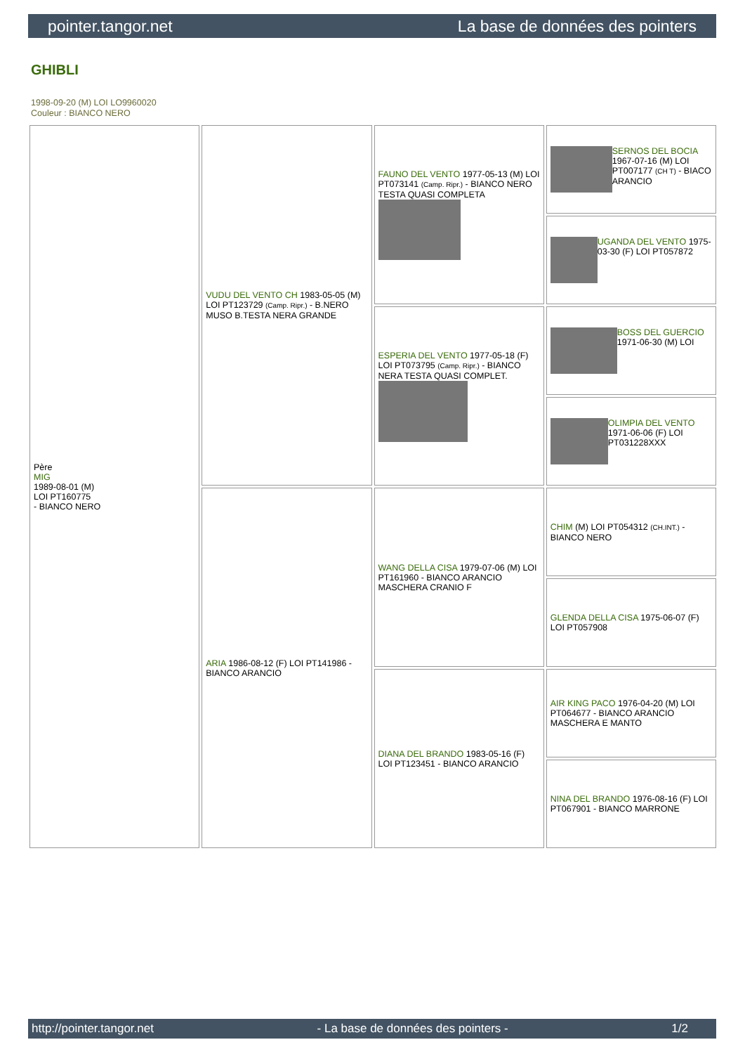pointer.tangor.net La base de données des pointers
GHIBLI
1998-09-20 (M) LOI LO9960020
Couleur : BIANCO NERO
| Père MIG 1989-08-01 (M) LOI PT160775 - BIANCO NERO | VUDU DEL VENTO CH 1983-05-05 (M) LOI PT123729 (Camp. Ripr.) - B.NERO MUSO B.TESTA NERA GRANDE | FAUNO DEL VENTO 1977-05-13 (M) LOI PT073141 (Camp. Ripr.) - BIANCO NERO TESTA QUASI COMPLETA | SERNOS DEL BOCIA 1967-07-16 (M) LOI PT007177 (CH T) - BIACO ARANCIO |
| | | | UGANDA DEL VENTO 1975-03-30 (F) LOI PT057872 |
| | | ESPERIA DEL VENTO 1977-05-18 (F) LOI PT073795 (Camp. Ripr.) - BIANCO NERA TESTA QUASI COMPLET. | BOSS DEL GUERCIO 1971-06-30 (M) LOI |
| | | | OLIMPIA DEL VENTO 1971-06-06 (F) LOI PT031228XXX |
| | ARIA 1986-08-12 (F) LOI PT141986 - BIANCO ARANCIO | WANG DELLA CISA 1979-07-06 (M) LOI PT161960 - BIANCO ARANCIO MASCHERA CRANIO F | CHIM (M) LOI PT054312 (CH.INT.) - BIANCO NERO |
| | | | GLENDA DELLA CISA 1975-06-07 (F) LOI PT057908 |
| | | DIANA DEL BRANDO 1983-05-16 (F) LOI PT123451 - BIANCO ARANCIO | AIR KING PACO 1976-04-20 (M) LOI PT064677 - BIANCO ARANCIO MASCHERA E MANTO |
| | | | NINA DEL BRANDO 1976-08-16 (F) LOI PT067901 - BIANCO MARRONE |
http://pointer.tangor.net - La base de données des pointers - 1/2